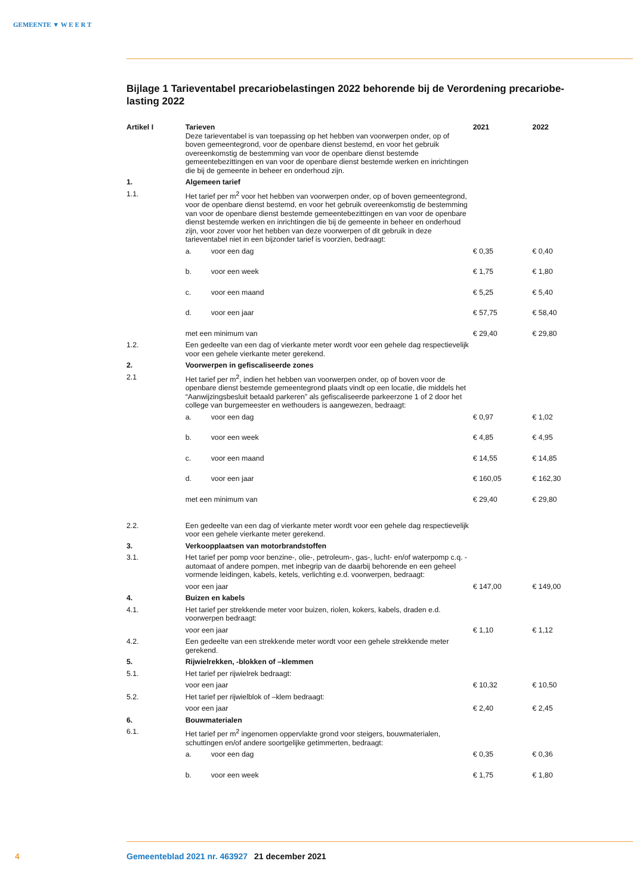GEMEENTE ▼ W E E R T
Bijlage 1 Tarieventabel precariobelastingen 2022 behorende bij de Verordening precariobe-lasting 2022
| Artikel I | Tarieven Deze tarieventabel is van toepassing op het hebben van voorwerpen onder, op of boven gemeentegrond, voor de openbare dienst bestemd, en voor het gebruik overeenkomstig de bestemming van voor de openbare dienst bestemde gemeentebezittingen en van voor de openbare dienst bestemde werken en inrichtingen die bij de gemeente in beheer en onderhoud zijn. | 2021 | 2022 |
| 1. | Algemeen tarief | | |
| 1.1. | Het tarief per m<sup>2</sup> voor het hebben van voorwerpen onder, op of boven gemeentegrond, voor de openbare dienst bestemd, en voor het gebruik overeenkomstig de bestemming van voor de openbare dienst bestemde gemeentebezittingen en van voor de openbare dienst bestemde werken en inrichtingen die bij de gemeente in beheer en onderhoud zijn, voor zover voor het hebben van deze voorwerpen of dit gebruik in deze tarieventabel niet in een bijzonder tarief is voorzien, bedraagt: | | |
| | a. voor een dag | € 0,35 | € 0,40 |
| | b. voor een week | € 1,75 | € 1,80 |
| | c. voor een maand | € 5,25 | € 5,40 |
| | d. voor een jaar | € 57,75 | € 58,40 |
| | met een minimum van | € 29,40 | € 29,80 |
| 1.2. | Een gedeelte van een dag of vierkante meter wordt voor een gehele dag respectievelijk voor een gehele vierkante meter gerekend. | | |
| 2. | Voorwerpen in gefiscaliseerde zones | | |
| 2.1 | Het tarief per m<sup>2</sup>, indien het hebben van voorwerpen onder, op of boven voor de openbare dienst bestemde gemeentegrond plaats vindt op een locatie, die middels het “Aanwijzingsbesluit betaald parkeren” als gefiscaliseerde parkeerzone 1 of 2 door het college van burgemeester en wethouders is aangewezen, bedraagt: | | |
| | a. voor een dag | € 0,97 | € 1,02 |
| | b. voor een week | € 4,85 | € 4,95 |
| | c. voor een maand | € 14,55 | € 14,85 |
| | d. voor een jaar | € 160,05 | € 162,30 |
| | met een minimum van | € 29,40 | € 29,80 |
| 2.2. | Een gedeelte van een dag of vierkante meter wordt voor een gehele dag respectievelijk voor een gehele vierkante meter gerekend. | | |
| 3. | Verkoopplaatsen van motorbrandstoffen | | |
| 3.1. | Het tarief per pomp voor benzine-, olie-, petroleum-, gas-, lucht- en/of waterpomp c.q. -automaat of andere pompen, met inbegrip van de daarbij behorende en een geheel vormende leidingen, kabels, ketels, verlichting e.d. voorwerpen, bedraagt: | | |
| | voor een jaar | € 147,00 | € 149,00 |
| 4. | Buizen en kabels | | |
| 4.1. | Het tarief per strekkende meter voor buizen, riolen, kokers, kabels, draden e.d. voorwerpen bedraagt: | | |
| | voor een jaar | € 1,10 | € 1,12 |
| 4.2. | Een gedeelte van een strekkende meter wordt voor een gehele strekkende meter gerekend. | | |
| 5. | Rijwielrekken, -blokken of –klemmen | | |
| 5.1. | Het tarief per rijwielrek bedraagt: | | |
| | voor een jaar | € 10,32 | € 10,50 |
| 5.2. | Het tarief per rijwielblok of –klem bedraagt: | | |
| | voor een jaar | € 2,40 | € 2,45 |
| 6. | Bouwmaterialen | | |
| 6.1. | Het tarief per m<sup>2</sup> ingenomen oppervlakte grond voor steigers, bouwmaterialen, schuttingen en/of andere soortgelijke getimmerten, bedraagt: | | |
| | a. voor een dag | € 0,35 | € 0,36 |
| | b. voor een week | € 1,75 | € 1,80 |
4 Gemeenteblad 2021 nr. 463927 21 december 2021